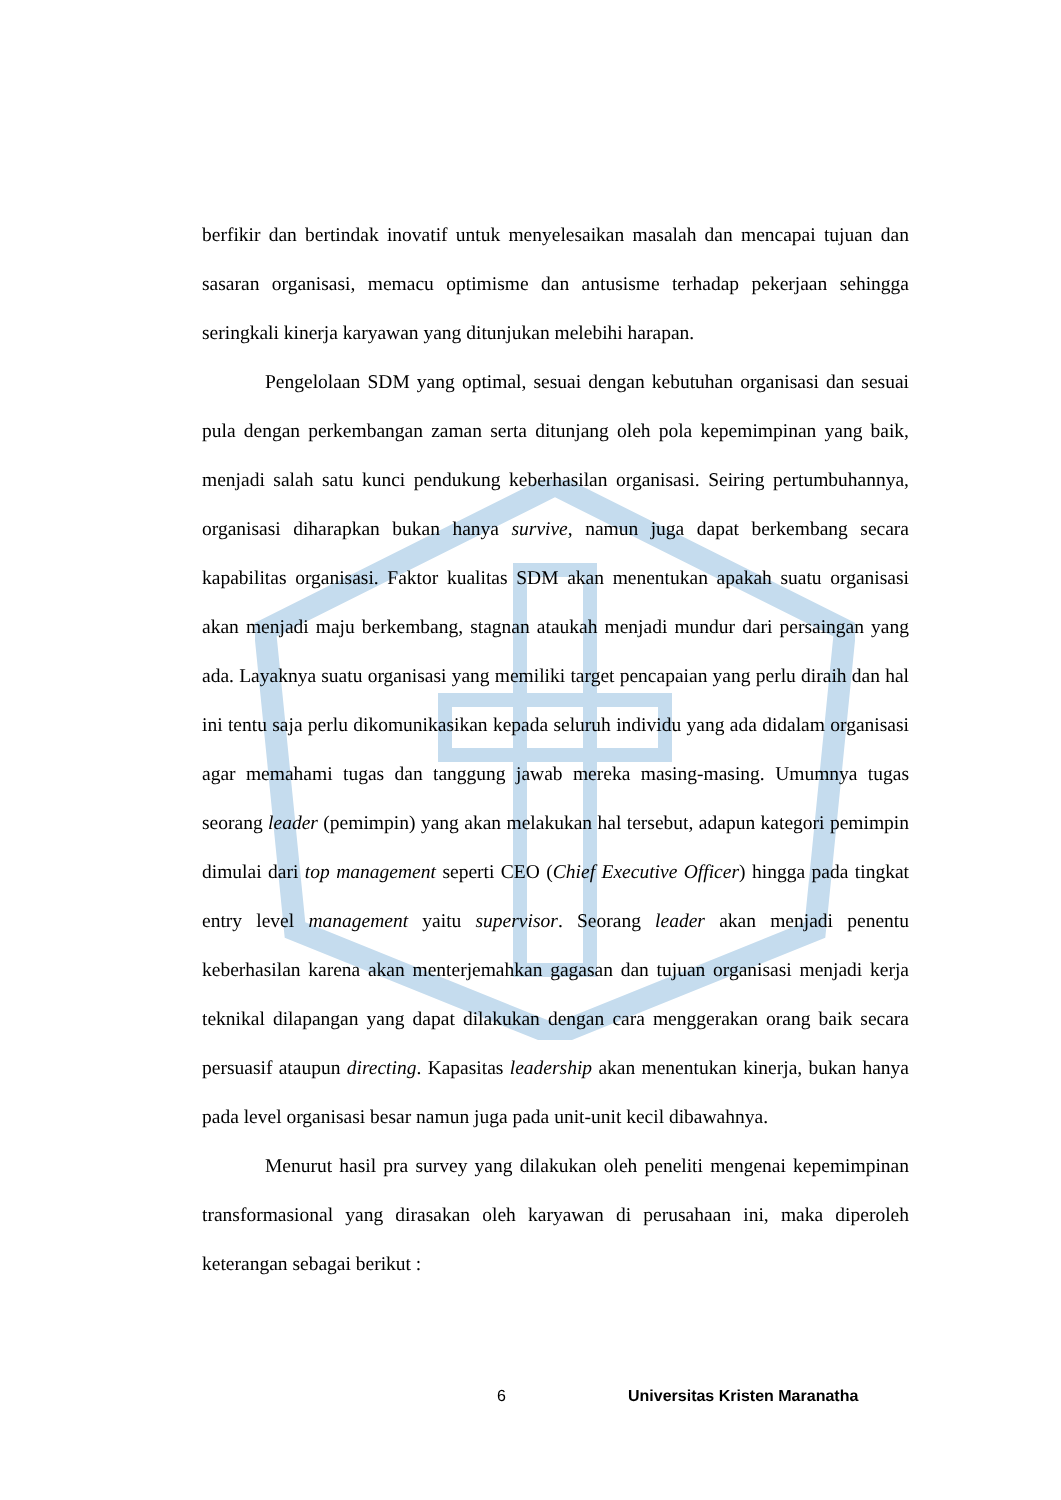berfikir dan bertindak inovatif untuk menyelesaikan masalah dan mencapai tujuan dan sasaran organisasi, memacu optimisme dan antusisme terhadap pekerjaan sehingga seringkali kinerja karyawan yang ditunjukan melebihi harapan.
Pengelolaan SDM yang optimal, sesuai dengan kebutuhan organisasi dan sesuai pula dengan perkembangan zaman serta ditunjang oleh pola kepemimpinan yang baik, menjadi salah satu kunci pendukung keberhasilan organisasi. Seiring pertumbuhannya, organisasi diharapkan bukan hanya survive, namun juga dapat berkembang secara kapabilitas organisasi. Faktor kualitas SDM akan menentukan apakah suatu organisasi akan menjadi maju berkembang, stagnan ataukah menjadi mundur dari persaingan yang ada. Layaknya suatu organisasi yang memiliki target pencapaian yang perlu diraih dan hal ini tentu saja perlu dikomunikasikan kepada seluruh individu yang ada didalam organisasi agar memahami tugas dan tanggung jawab mereka masing-masing. Umumnya tugas seorang leader (pemimpin) yang akan melakukan hal tersebut, adapun kategori pemimpin dimulai dari top management seperti CEO (Chief Executive Officer) hingga pada tingkat entry level management yaitu supervisor. Seorang leader akan menjadi penentu keberhasilan karena akan menterjemahkan gagasan dan tujuan organisasi menjadi kerja teknikal dilapangan yang dapat dilakukan dengan cara menggerakan orang baik secara persuasif ataupun directing. Kapasitas leadership akan menentukan kinerja, bukan hanya pada level organisasi besar namun juga pada unit-unit kecil dibawahnya.
Menurut hasil pra survey yang dilakukan oleh peneliti mengenai kepemimpinan transformasional yang dirasakan oleh karyawan di perusahaan ini, maka diperoleh keterangan sebagai berikut :
6 Universitas Kristen Maranatha